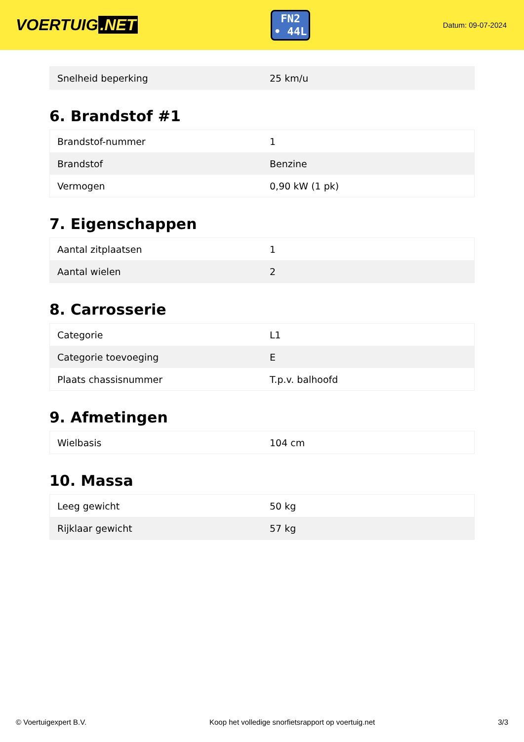VOERTUIG.NET
FN2
• 44L
Datum: 09-07-2024
| Snelheid beperking | 25 km/u |
6. Brandstof #1
| Brandstof-nummer | 1 |
| Brandstof | Benzine |
| Vermogen | 0,90 kW (1 pk) |
7. Eigenschappen
| Aantal zitplaatsen | 1 |
| Aantal wielen | 2 |
8. Carrosserie
| Categorie | L1 |
| Categorie toevoeging | E |
| Plaats chassisnummer | T.p.v. balhoofd |
9. Afmetingen
| Wielbasis | 104 cm |
10. Massa
| Leeg gewicht | 50 kg |
| Rijklaar gewicht | 57 kg |
© Voertuigexpert B.V. Koop het volledige snorfietsrapport op voertuig.net 3/3